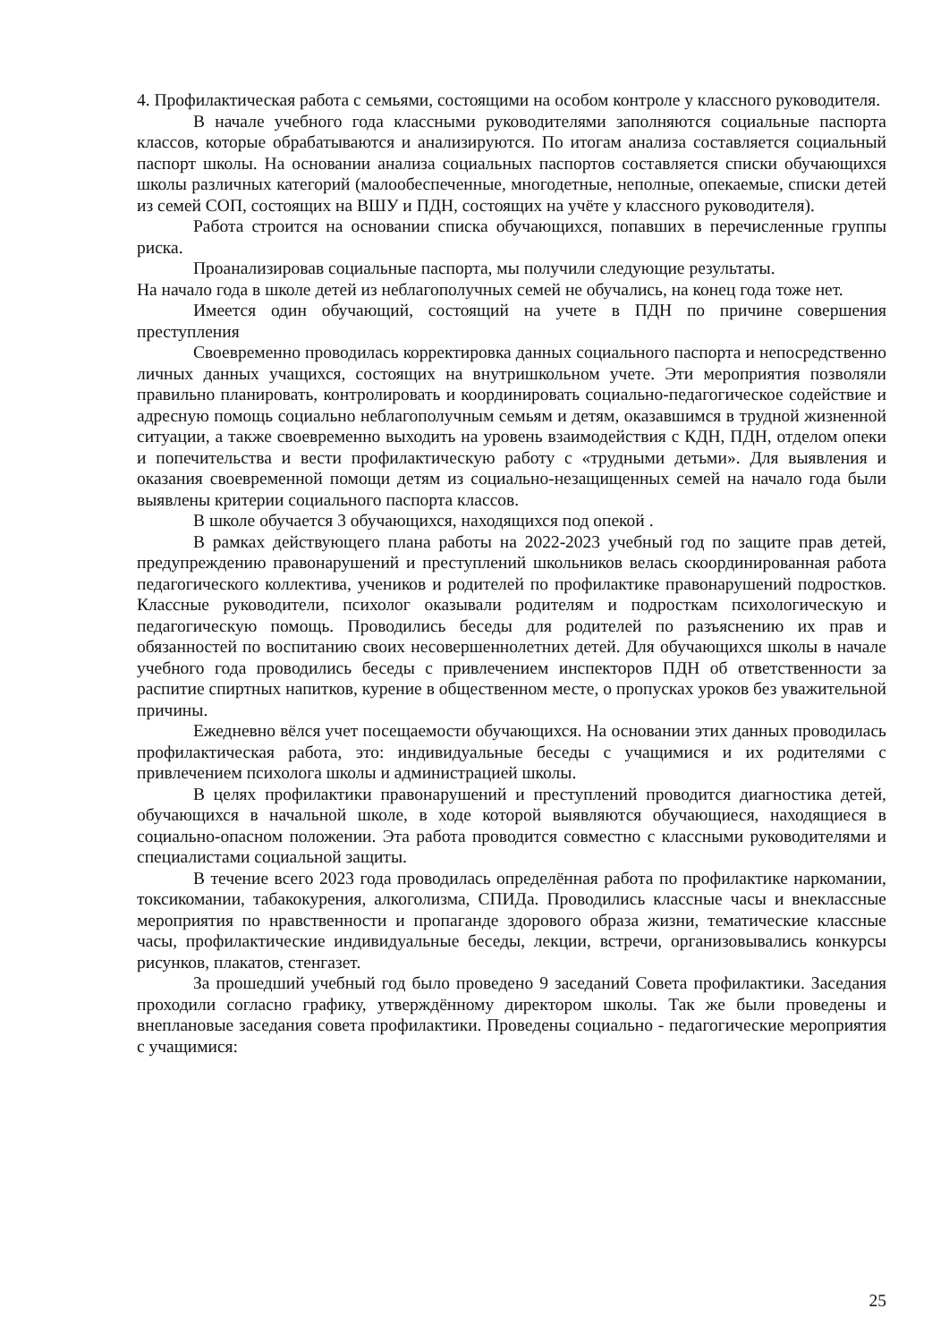4. Профилактическая работа с семьями, состоящими на особом контроле у классного руководителя.
В начале учебного года классными руководителями заполняются социальные паспорта классов, которые обрабатываются и анализируются. По итогам анализа составляется социальный паспорт школы. На основании анализа социальных паспортов составляется списки обучающихся школы различных категорий (малообеспеченные, многодетные, неполные, опекаемые, списки детей из семей СОП, состоящих на ВШУ и ПДН, состоящих на учёте у классного руководителя).
Работа строится на основании списка обучающихся, попавших в перечисленные группы риска.
Проанализировав социальные паспорта, мы получили следующие результаты.
На начало года в школе детей из неблагополучных семей не обучались, на конец года тоже нет.
Имеется один обучающий, состоящий на учете в ПДН по причине совершения преступления
Своевременно проводилась корректировка данных социального паспорта и непосредственно личных данных учащихся, состоящих на внутришкольном учете. Эти мероприятия позволяли правильно планировать, контролировать и координировать социально-педагогическое содействие и адресную помощь социально неблагополучным семьям и детям, оказавшимся в трудной жизненной ситуации, а также своевременно выходить на уровень взаимодействия с КДН, ПДН, отделом опеки и попечительства и вести профилактическую работу с «трудными детьми». Для выявления и оказания своевременной помощи детям из социально-незащищенных семей на начало года были выявлены критерии социального паспорта классов.
В школе обучается 3 обучающихся, находящихся под опекой .
В рамках действующего плана работы на 2022-2023 учебный год по защите прав детей, предупреждению правонарушений и преступлений школьников велась скоординированная работа педагогического коллектива, учеников и родителей по профилактике правонарушений подростков. Классные руководители, психолог оказывали родителям и подросткам психологическую и педагогическую помощь. Проводились беседы для родителей по разъяснению их прав и обязанностей по воспитанию своих несовершеннолетних детей. Для обучающихся школы в начале учебного года проводились беседы с привлечением инспекторов ПДН об ответственности за распитие спиртных напитков, курение в общественном месте, о пропусках уроков без уважительной причины.
Ежедневно вёлся учет посещаемости обучающихся. На основании этих данных проводилась профилактическая работа, это: индивидуальные беседы с учащимися и их родителями с привлечением психолога школы и администрацией школы.
В целях профилактики правонарушений и преступлений проводится диагностика детей, обучающихся в начальной школе, в ходе которой выявляются обучающиеся, находящиеся в социально-опасном положении. Эта работа проводится совместно с классными руководителями и специалистами социальной защиты.
В течение всего 2023 года проводилась определённая работа по профилактике наркомании, токсикомании, табакокурения, алкоголизма, СПИДа. Проводились классные часы и внеклассные мероприятия по нравственности и пропаганде здорового образа жизни, тематические классные часы, профилактические индивидуальные беседы, лекции, встречи, организовывались конкурсы рисунков, плакатов, стенгазет.
За прошедший учебный год было проведено 9 заседаний Совета профилактики. Заседания проходили согласно графику, утверждённому директором школы. Так же были проведены и внеплановые заседания совета профилактики. Проведены социально - педагогические мероприятия с учащимися:
25